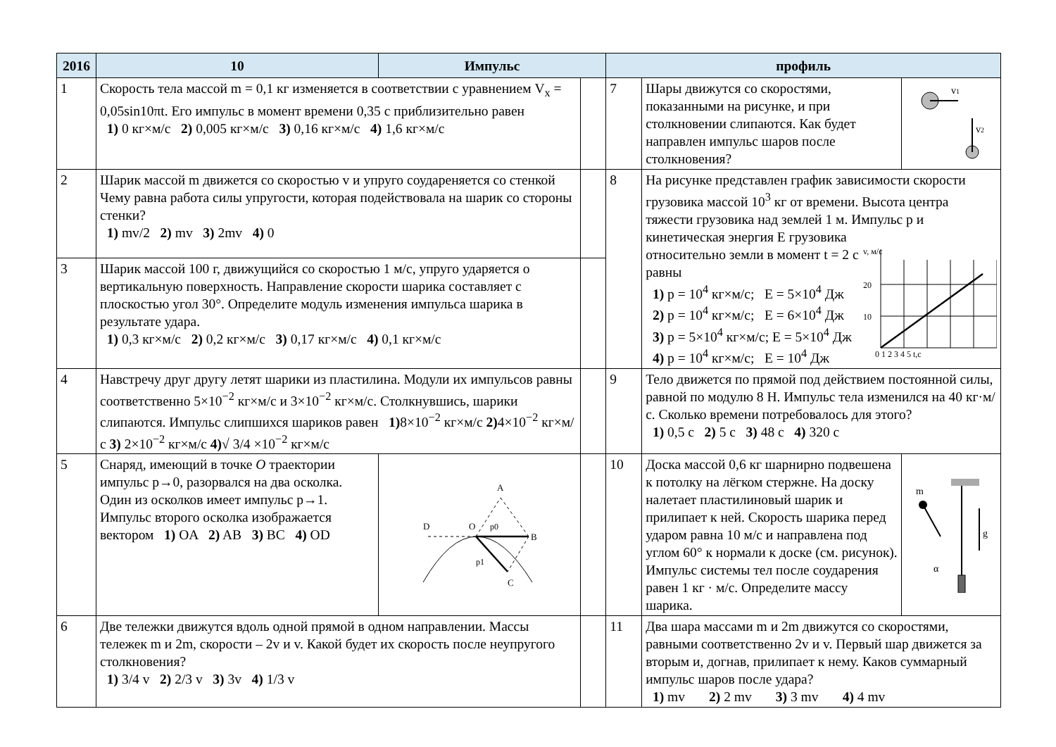| 2016 | 10 | Импульс | | профиль | | |
| --- | --- | --- | --- | --- | --- | --- |
| 1 | Скорость тела массой m = 0,1 кг изменяется в соответствии с уравнением V<sub>x</sub> = 0,05sin10πt. Его импульс в момент времени 0,35 с приблизительно равен 1) 0 кг×м/с 2) 0,005 кг×м/с 3) 0,16 кг×м/с 4) 1,6 кг×м/с | | | 7 | Шары движутся со скоростями, показанными на рисунке, и при столкновении слипаются. Как будет направлен импульс шаров после столкновения? | v 1 v 2 |
| 2 | Шарик массой m движется со скоростью v и упруго соудареняется со стенкой Чему равна работа силы упругости, которая подействовала на шарик со стороны стенки? 1) mv/2 2) mv 3) 2mv 4) 0 | | | 8 | На рисунке представлен график зависимости скорости грузовика массой 10<sup>3</sup> кг от времени. Высота центра тяжести грузовика над землей 1 м. Импульс p и кинетическая энергия E грузовика относительно земли в момент t = 2 с равны 1) p = 10<sup>4</sup> кг×м/с; E = 5×10<sup>4</sup> Дж 2) p = 10<sup>4</sup> кг×м/с; E = 6×10<sup>4</sup> Дж 3) p = 5×10<sup>4</sup> кг×м/с; E = 5×10<sup>4</sup> Дж 4) p = 10<sup>4</sup> кг×м/с; E = 10<sup>4</sup> Дж v, м/с 20 10 0 1 2 3 4 5 t,c | |
| 3 | Шарик массой 100 г, движущийся со скоростью 1 м/с, упруго ударяется о вертикальную поверхность. Направление скорости шарика составляет с плоскостью угол 30°. Определите модуль изменения импульса шарика в результате удара. 1) 0,3 кг×м/с 2) 0,2 кг×м/с 3) 0,17 кг×м/с 4) 0,1 кг×м/с | | | | | |
| 4 | Навстречу друг другу летят шарики из пластилина. Модули их импульсов равны соответственно 5×10<sup>−2</sup> кг×м/с и 3×10<sup>−2</sup> кг×м/с. Столкнувшись, шарики слипаются. Импульс слипшихся шариков равен 1) 8×10<sup>−2</sup> кг×м/с 2) 4×10<sup>−2</sup> кг×м/с 3) 2×10<sup>−2</sup> кг×м/с 4) √ 3/4 ×10<sup>−2</sup> кг×м/с | | | 9 | Тело движется по прямой под действием постоянной силы, равной по модулю 8 Н. Импульс тела изменился на 40 кг·м/с. Сколько времени потребовалось для этого? 1) 0,5 с 2) 5 с 3) 48 с 4) 320 с | |
| 5 | Снаряд, имеющий в точке O траектории импульс p→0, разорвался на два осколка. Один из осколков имеет импульс p→1. Импульс второго осколка изображается вектором 1) OA 2) AB 3) BC 4) OD | D O A B C p0 p1 | | 10 | Доска массой 0,6 кг шарнирно подвешена к потолку на лёгком стержне. На доску налетает пластилиновый шарик и прилипает к ней. Скорость шарика перед ударом равна 10 м/с и направлена под углом 60° к нормали к доске (см. рисунок). Импульс системы тел после соударения равен 1 кг · м/с. Определите массу шарика. | m g α |
| 6 | Две тележки движутся вдоль одной прямой в одном направлении. Массы тележек m и 2m, скорости – 2v и v. Какой будет их скорость после неупругого столкновения? 1) 3/4 v 2) 2/3 v 3) 3v 4) 1/3 v | | | 11 | Два шара массами m и 2m движутся со скоростями, равными соответственно 2v и v. Первый шар движется за вторым и, догнав, прилипает к нему. Каков суммарный импульс шаров после удара? 1) mv 2) 2 mv 3) 3 mv 4) 4 mv | |